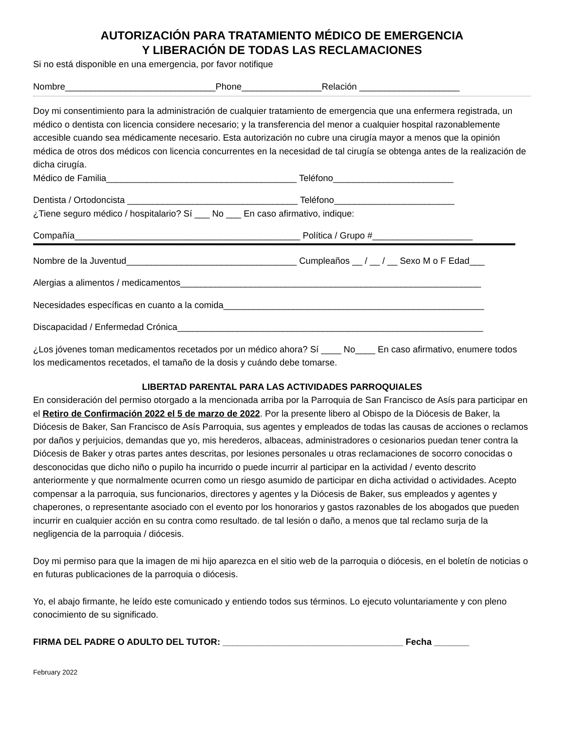AUTORIZACIÓN PARA TRATAMIENTO MÉDICO DE EMERGENCIA
Y LIBERACIÓN DE TODAS LAS RECLAMACIONES
Si no está disponible en una emergencia, por favor notifique
Nombre______________________________Phone________________Relación ____________________
Doy mi consentimiento para la administración de cualquier tratamiento de emergencia que una enfermera registrada, un médico o dentista con licencia considere necesario; y la transferencia del menor a cualquier hospital razonablemente accesible cuando sea médicamente necesario. Esta autorización no cubre una cirugía mayor a menos que la opinión médica de otros dos médicos con licencia concurrentes en la necesidad de tal cirugía se obtenga antes de la realización de dicha cirugía.
Médico de Familia______________________________________ Teléfono________________________
Dentista / Ortodoncista __________________________________ Teléfono________________________
¿Tiene seguro médico / hospitalario? Sí ___ No ___ En caso afirmativo, indique:
Compañía_____________________________________________ Política / Grupo #____________________
Nombre de la Juventud__________________________________ Cumpleaños __ / __ / __ Sexo M o F Edad___
Alergias a alimentos / medicamentos____________________________________________________________
Necesidades específicas en cuanto a la comida____________________________________________________
Discapacidad / Enfermedad Crónica_____________________________________________________________
¿Los jóvenes toman medicamentos recetados por un médico ahora? Sí ____ No____ En caso afirmativo, enumere todos los medicamentos recetados, el tamaño de la dosis y cuándo debe tomarse.
LIBERTAD PARENTAL PARA LAS ACTIVIDADES PARROQUIALES
En consideración del permiso otorgado a la mencionada arriba por la Parroquia de San Francisco de Asís para participar en el Retiro de Confirmación 2022 el 5 de marzo de 2022. Por la presente libero al Obispo de la Diócesis de Baker, la Diócesis de Baker, San Francisco de Asís Parroquia, sus agentes y empleados de todas las causas de acciones o reclamos por daños y perjuicios, demandas que yo, mis herederos, albaceas, administradores o cesionarios puedan tener contra la Diócesis de Baker y otras partes antes descritas, por lesiones personales u otras reclamaciones de socorro conocidas o desconocidas que dicho niño o pupilo ha incurrido o puede incurrir al participar en la actividad / evento descrito anteriormente y que normalmente ocurren como un riesgo asumido de participar en dicha actividad o actividades. Acepto compensar a la parroquia, sus funcionarios, directores y agentes y la Diócesis de Baker, sus empleados y agentes y chaperones, o representante asociado con el evento por los honorarios y gastos razonables de los abogados que pueden incurrir en cualquier acción en su contra como resultado. de tal lesión o daño, a menos que tal reclamo surja de la negligencia de la parroquia / diócesis.
Doy mi permiso para que la imagen de mi hijo aparezca en el sitio web de la parroquia o diócesis, en el boletín de noticias o en futuras publicaciones de la parroquia o diócesis.
Yo, el abajo firmante, he leído este comunicado y entiendo todos sus términos. Lo ejecuto voluntariamente y con pleno conocimiento de su significado.
FIRMA DEL PADRE O ADULTO DEL TUTOR: ____________________________________ Fecha _______
February 2022